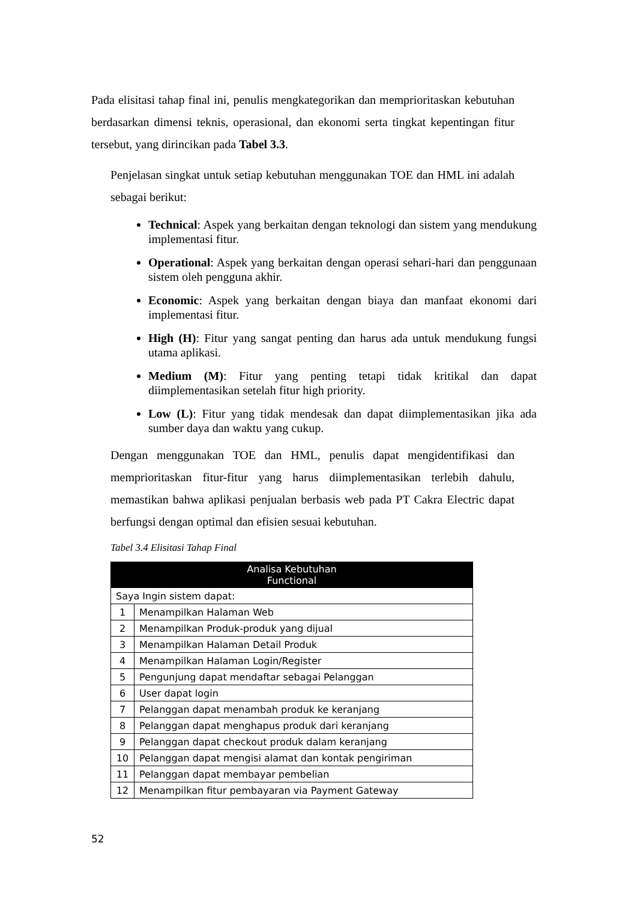Pada elisitasi tahap final ini, penulis mengkategorikan dan memprioritaskan kebutuhan berdasarkan dimensi teknis, operasional, dan ekonomi serta tingkat kepentingan fitur tersebut, yang dirincikan pada Tabel 3.3.
Penjelasan singkat untuk setiap kebutuhan menggunakan TOE dan HML ini adalah sebagai berikut:
Technical: Aspek yang berkaitan dengan teknologi dan sistem yang mendukung implementasi fitur.
Operational: Aspek yang berkaitan dengan operasi sehari-hari dan penggunaan sistem oleh pengguna akhir.
Economic: Aspek yang berkaitan dengan biaya dan manfaat ekonomi dari implementasi fitur.
High (H): Fitur yang sangat penting dan harus ada untuk mendukung fungsi utama aplikasi.
Medium (M): Fitur yang penting tetapi tidak kritikal dan dapat diimplementasikan setelah fitur high priority.
Low (L): Fitur yang tidak mendesak dan dapat diimplementasikan jika ada sumber daya dan waktu yang cukup.
Dengan menggunakan TOE dan HML, penulis dapat mengidentifikasi dan memprioritaskan fitur-fitur yang harus diimplementasikan terlebih dahulu, memastikan bahwa aplikasi penjualan berbasis web pada PT Cakra Electric dapat berfungsi dengan optimal dan efisien sesuai kebutuhan.
Tabel 3.4 Elisitasi Tahap Final
| Analisa Kebutuhan Functional | |
| --- | --- |
| Saya Ingin sistem dapat: | |
| 1 | Menampilkan Halaman Web |
| 2 | Menampilkan Produk-produk yang dijual |
| 3 | Menampilkan Halaman Detail Produk |
| 4 | Menampilkan Halaman Login/Register |
| 5 | Pengunjung dapat mendaftar sebagai Pelanggan |
| 6 | User dapat login |
| 7 | Pelanggan dapat menambah produk ke keranjang |
| 8 | Pelanggan dapat menghapus produk dari keranjang |
| 9 | Pelanggan dapat checkout produk dalam keranjang |
| 10 | Pelanggan dapat mengisi alamat dan kontak pengiriman |
| 11 | Pelanggan dapat membayar pembelian |
| 12 | Menampilkan fitur pembayaran via Payment Gateway |
52